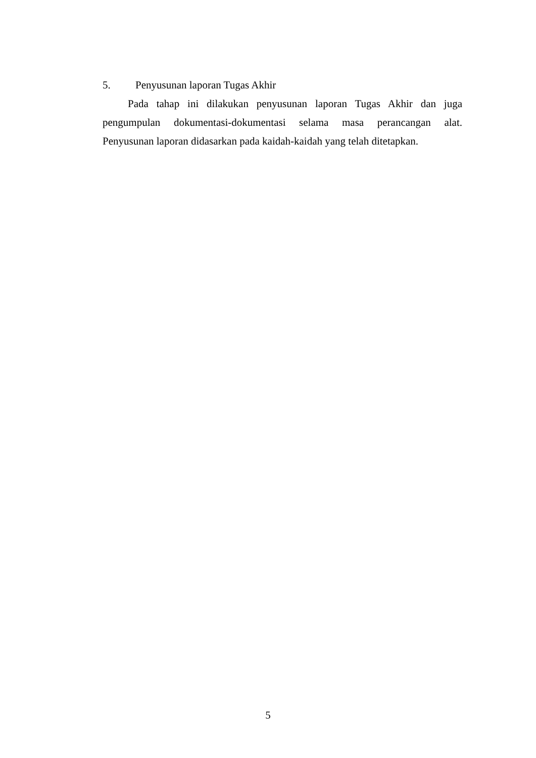5. Penyusunan laporan Tugas Akhir
Pada tahap ini dilakukan penyusunan laporan Tugas Akhir dan juga pengumpulan dokumentasi-dokumentasi selama masa perancangan alat. Penyusunan laporan didasarkan pada kaidah-kaidah yang telah ditetapkan.
5